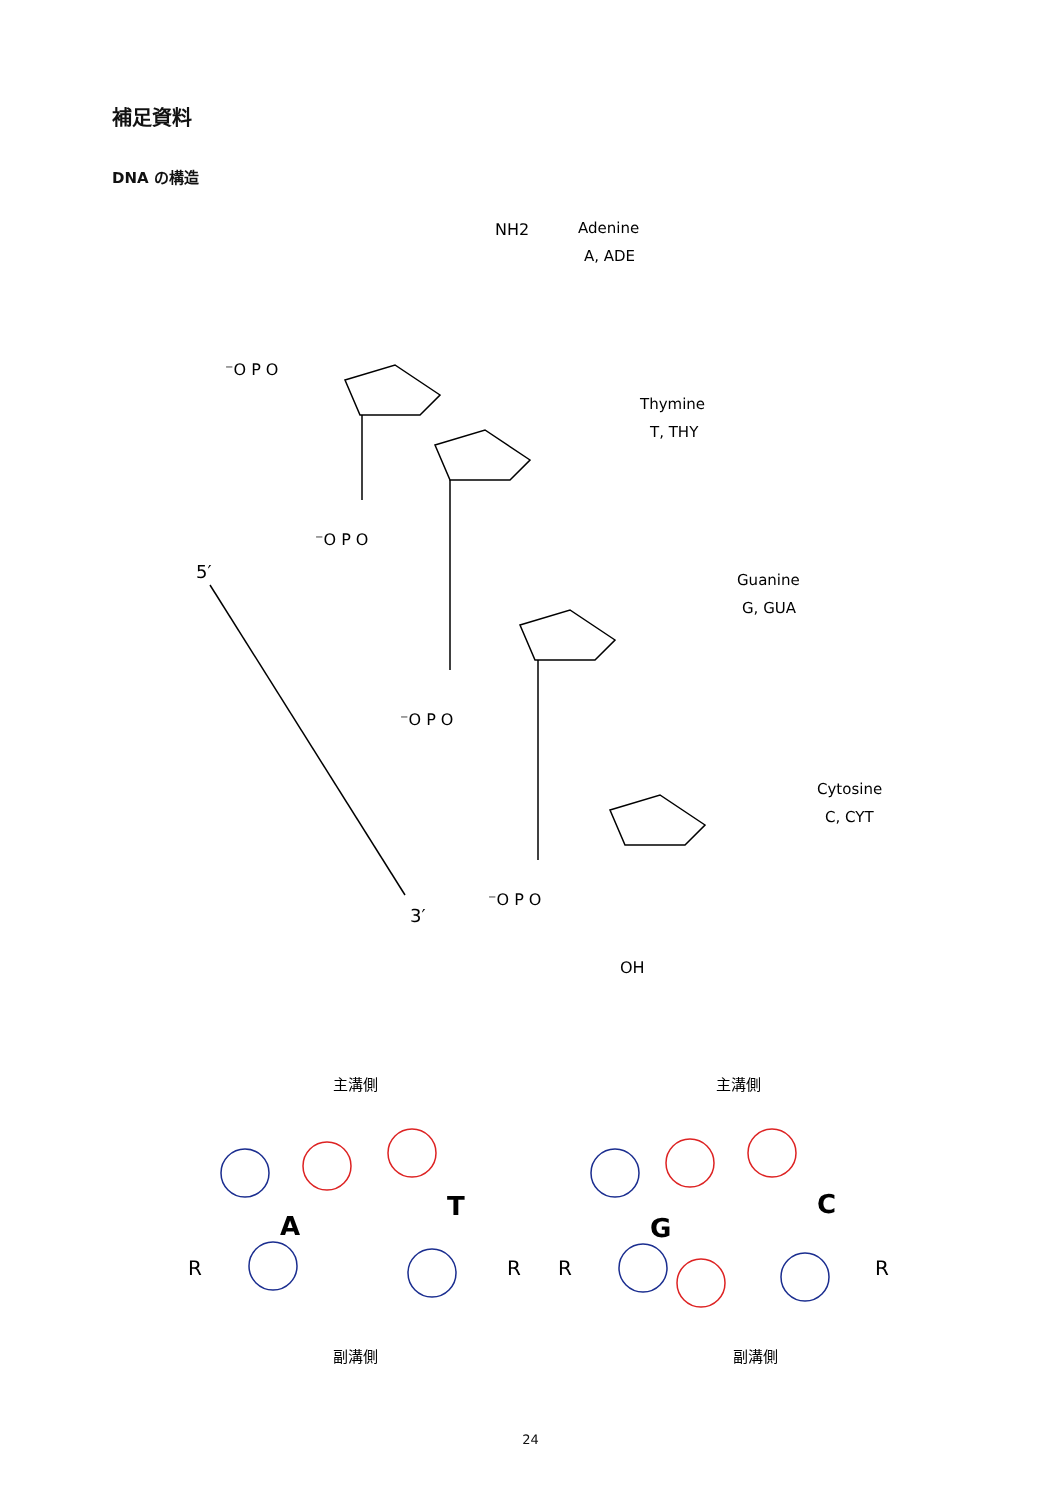補足資料
DNA の構造
NH2
Adenine
A, ADE
Thymine
T, THY
Guanine
G, GUA
Cytosine
C, CYT
5′
3′
⁻O P O
⁻O P O
⁻O P O
⁻O P O
OH
主溝側
主溝側
副溝側
副溝側
A
T
G
C
R
R
R
R
24